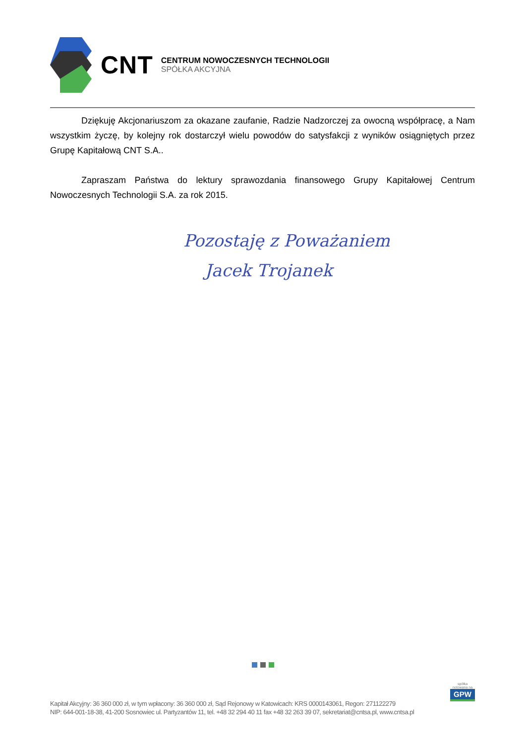CNT
CENTRUM NOWOCZESNYCH TECHNOLOGII
SPÓŁKA AKCYJNA
Dziękuję Akcjonariuszom za okazane zaufanie, Radzie Nadzorczej za owocną współpracę, a Nam wszystkim życzę, by kolejny rok dostarczył wielu powodów do satysfakcji z wyników osiągniętych przez Grupę Kapitałową CNT S.A..
Zapraszam Państwa do lektury sprawozdania finansowego Grupy Kapitałowej Centrum Nowoczesnych Technologii S.A. za rok 2015.
Pozostaję z Poważaniem
Jacek Trojanek
spółka notowana na
GPW
Kapitał Akcyjny: 36 360 000 zł, w tym wpłacony: 36 360 000 zł, Sąd Rejonowy w Katowicach: KRS 0000143061, Regon: 271122279
NIP: 644-001-18-38, 41-200 Sosnowiec ul. Partyzantów 11, tel. +48 32 294 40 11 fax +48 32 263 39 07, sekretariat@cntsa.pl, www.cntsa.pl